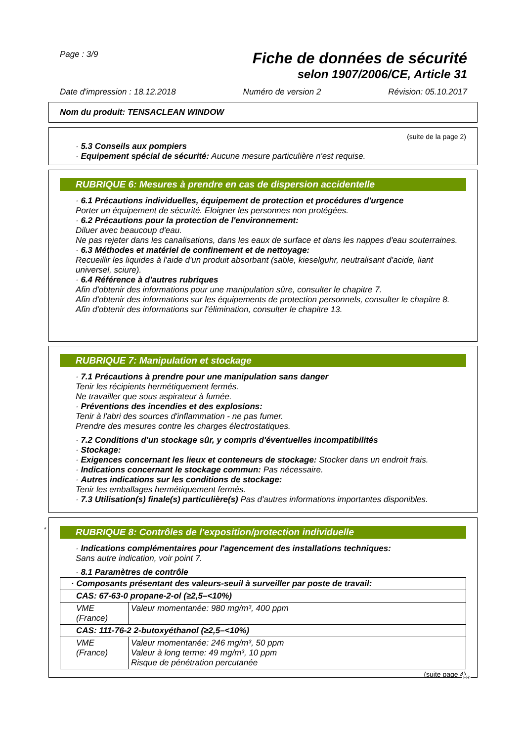Page : 3/9 Fiche de données de sécurité
selon 1907/2006/CE, Article 31
Date d'impression : 18.12.2018 Numéro de version 2 Révision: 05.10.2017
Nom du produit: TENSACLEAN WINDOW
(suite de la page 2)
· 5.3 Conseils aux pompiers
· Equipement spécial de sécurité: Aucune mesure particulière n'est requise.
RUBRIQUE 6: Mesures à prendre en cas de dispersion accidentelle
· 6.1 Précautions individuelles, équipement de protection et procédures d'urgence
Porter un équipement de sécurité. Eloigner les personnes non protégées.
· 6.2 Précautions pour la protection de l'environnement:
Diluer avec beaucoup d'eau.
Ne pas rejeter dans les canalisations, dans les eaux de surface et dans les nappes d'eau souterraines.
· 6.3 Méthodes et matériel de confinement et de nettoyage:
Recueillir les liquides à l'aide d'un produit absorbant (sable, kieselguhr, neutralisant d'acide, liant universel, sciure).
· 6.4 Référence à d'autres rubriques
Afin d'obtenir des informations pour une manipulation sûre, consulter le chapitre 7.
Afin d'obtenir des informations sur les équipements de protection personnels, consulter le chapitre 8.
Afin d'obtenir des informations sur l'élimination, consulter le chapitre 13.
RUBRIQUE 7: Manipulation et stockage
· 7.1 Précautions à prendre pour une manipulation sans danger
Tenir les récipients hermétiquement fermés.
Ne travailler que sous aspirateur à fumée.
· Préventions des incendies et des explosions:
Tenir à l'abri des sources d'inflammation - ne pas fumer.
Prendre des mesures contre les charges électrostatiques.
· 7.2 Conditions d'un stockage sûr, y compris d'éventuelles incompatibilités
· Stockage:
· Exigences concernant les lieux et conteneurs de stockage: Stocker dans un endroit frais.
· Indications concernant le stockage commun: Pas nécessaire.
· Autres indications sur les conditions de stockage:
Tenir les emballages hermétiquement fermés.
· 7.3 Utilisation(s) finale(s) particulière(s) Pas d'autres informations importantes disponibles.
RUBRIQUE 8: Contrôles de l'exposition/protection individuelle
· Indications complémentaires pour l'agencement des installations techniques:
Sans autre indication, voir point 7.
· 8.1 Paramètres de contrôle
| · Composants présentant des valeurs-seuil à surveiller par poste de travail: | |
| CAS: 67-63-0 propane-2-ol (≥2,5–<10%) | |
| VME (France) | Valeur momentanée: 980 mg/m³, 400 ppm |
| CAS: 111-76-2 2-butoxyéthanol (≥2,5–<10%) | |
| VME (France) | Valeur momentanée: 246 mg/m³, 50 ppm Valeur à long terme: 49 mg/m³, 10 ppm Risque de pénétration percutanée |
(suite page 4)
*
FR